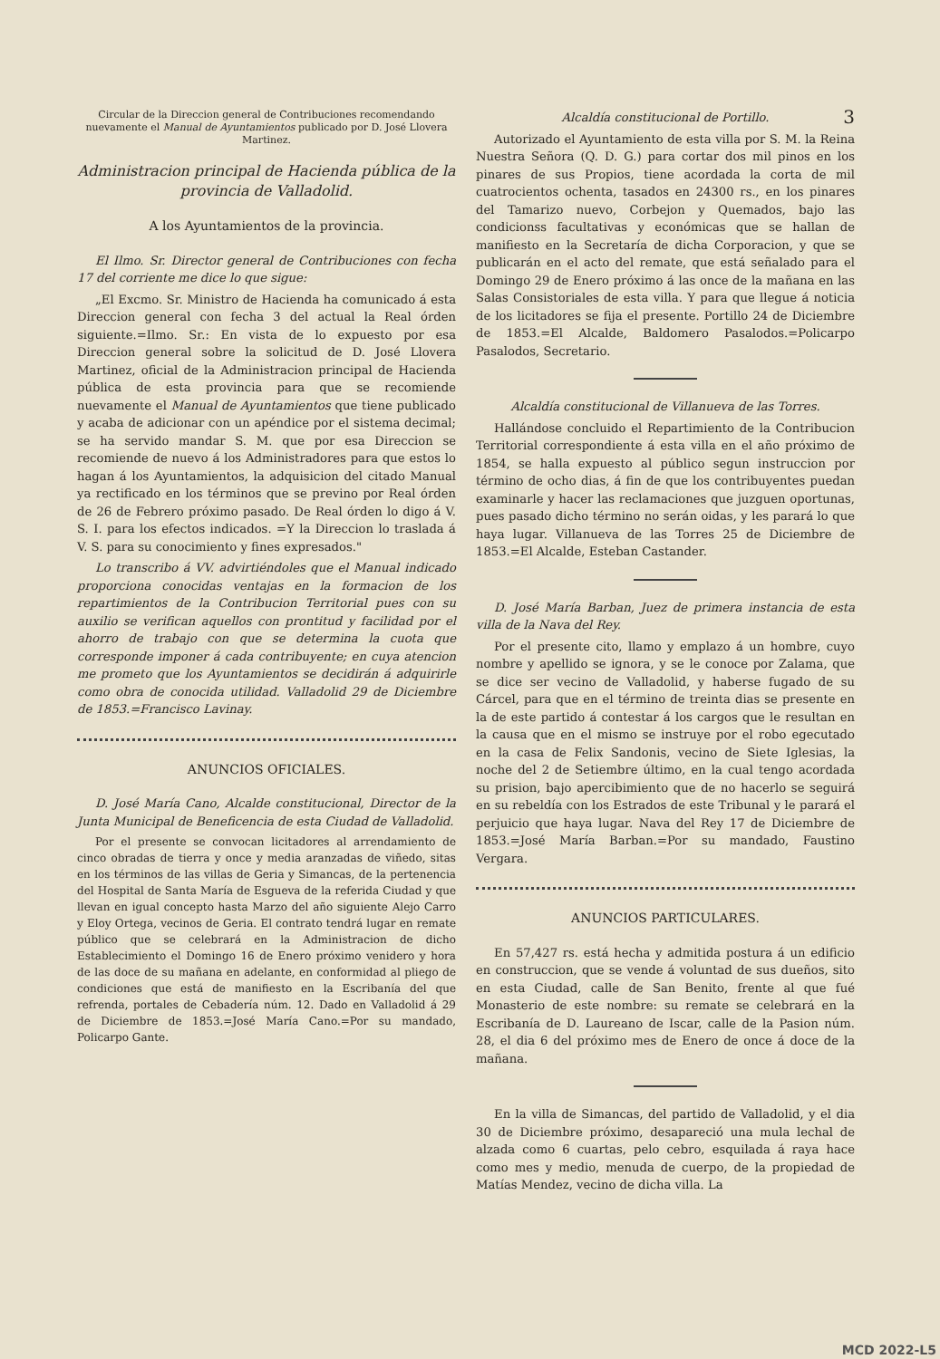Circular de la Direccion general de Contribuciones recomendando nuevamente el Manual de Ayuntamientos publicado por D. José Llovera Martinez.
Administracion principal de Hacienda pública de la provincia de Valladolid.
A los Ayuntamientos de la provincia.
El Ilmo. Sr. Director general de Contribuciones con fecha 17 del corriente me dice lo que sigue:
„El Excmo. Sr. Ministro de Hacienda ha comunicado á esta Direccion general con fecha 3 del actual la Real órden siguiente.=Ilmo. Sr.: En vista de lo expuesto por esa Direccion general sobre la solicitud de D. José Llovera Martinez, oficial de la Administracion principal de Hacienda pública de esta provincia para que se recomiende nuevamente el Manual de Ayuntamientos que tiene publicado y acaba de adicionar con un apéndice por el sistema decimal; se ha servido mandar S. M. que por esa Direccion se recomiende de nuevo á los Administradores para que estos lo hagan á los Ayuntamientos, la adquisicion del citado Manual ya rectificado en los términos que se previno por Real órden de 26 de Febrero próximo pasado. De Real órden lo digo á V. S. I. para los efectos indicados. =Y la Direccion lo traslada á V. S. para su conocimiento y fines expresados."
Lo transcribo á VV. advirtiéndoles que el Manual indicado proporciona conocidas ventajas en la formacion de los repartimientos de la Contribucion Territorial pues con su auxilio se verifican aquellos con prontitud y facilidad por el ahorro de trabajo con que se determina la cuota que corresponde imponer á cada contribuyente; en cuya atencion me prometo que los Ayuntamientos se decidirán á adquirirle como obra de conocida utilidad. Valladolid 29 de Diciembre de 1853.=Francisco Lavinay.
ANUNCIOS OFICIALES.
D. José María Cano, Alcalde constitucional, Director de la Junta Municipal de Beneficencia de esta Ciudad de Valladolid.
Por el presente se convocan licitadores al arrendamiento de cinco obradas de tierra y once y media aranzadas de viñedo, sitas en los términos de las villas de Geria y Simancas, de la pertenencia del Hospital de Santa María de Esgueva de la referida Ciudad y que llevan en igual concepto hasta Marzo del año siguiente Alejo Carro y Eloy Ortega, vecinos de Geria. El contrato tendrá lugar en remate público que se celebrará en la Administracion de dicho Establecimiento el Domingo 16 de Enero próximo venidero y hora de las doce de su mañana en adelante, en conformidad al pliego de condiciones que está de manifiesto en la Escribanía del que refrenda, portales de Cebadería núm. 12. Dado en Valladolid á 29 de Diciembre de 1853.=José María Cano.=Por su mandado, Policarpo Gante.
Alcaldía constitucional de Portillo. 3
Autorizado el Ayuntamiento de esta villa por S. M. la Reina Nuestra Señora (Q. D. G.) para cortar dos mil pinos en los pinares de sus Propios, tiene acordada la corta de mil cuatrocientos ochenta, tasados en 24300 rs., en los pinares del Tamarizo nuevo, Corbejon y Quemados, bajo las condicionss facultativas y económicas que se hallan de manifiesto en la Secretaría de dicha Corporacion, y que se publicarán en el acto del remate, que está señalado para el Domingo 29 de Enero próximo á las once de la mañana en las Salas Consistoriales de esta villa. Y para que llegue á noticia de los licitadores se fija el presente. Portillo 24 de Diciembre de 1853.=El Alcalde, Baldomero Pasalodos.=Policarpo Pasalodos, Secretario.
Alcaldía constitucional de Villanueva de las Torres.
Hallándose concluido el Repartimiento de la Contribucion Territorial correspondiente á esta villa en el año próximo de 1854, se halla expuesto al público segun instruccion por término de ocho dias, á fin de que los contribuyentes puedan examinarle y hacer las reclamaciones que juzguen oportunas, pues pasado dicho término no serán oidas, y les parará lo que haya lugar. Villanueva de las Torres 25 de Diciembre de 1853.=El Alcalde, Esteban Castander.
D. José María Barban, Juez de primera instancia de esta villa de la Nava del Rey.
Por el presente cito, llamo y emplazo á un hombre, cuyo nombre y apellido se ignora, y se le conoce por Zalama, que se dice ser vecino de Valladolid, y haberse fugado de su Cárcel, para que en el término de treinta dias se presente en la de este partido á contestar á los cargos que le resultan en la causa que en el mismo se instruye por el robo egecutado en la casa de Felix Sandonis, vecino de Siete Iglesias, la noche del 2 de Setiembre último, en la cual tengo acordada su prision, bajo apercibimiento que de no hacerlo se seguirá en su rebeldía con los Estrados de este Tribunal y le parará el perjuicio que haya lugar. Nava del Rey 17 de Diciembre de 1853.=José María Barban.=Por su mandado, Faustino Vergara.
ANUNCIOS PARTICULARES.
En 57,427 rs. está hecha y admitida postura á un edificio en construccion, que se vende á voluntad de sus dueños, sito en esta Ciudad, calle de San Benito, frente al que fué Monasterio de este nombre: su remate se celebrará en la Escribanía de D. Laureano de Iscar, calle de la Pasion núm. 28, el dia 6 del próximo mes de Enero de once á doce de la mañana.
En la villa de Simancas, del partido de Valladolid, y el dia 30 de Diciembre próximo, desapareció una mula lechal de alzada como 6 cuartas, pelo cebro, esquilada á raya hace como mes y medio, menuda de cuerpo, de la propiedad de Matías Mendez, vecino de dicha villa. La
MCD 2022-L5